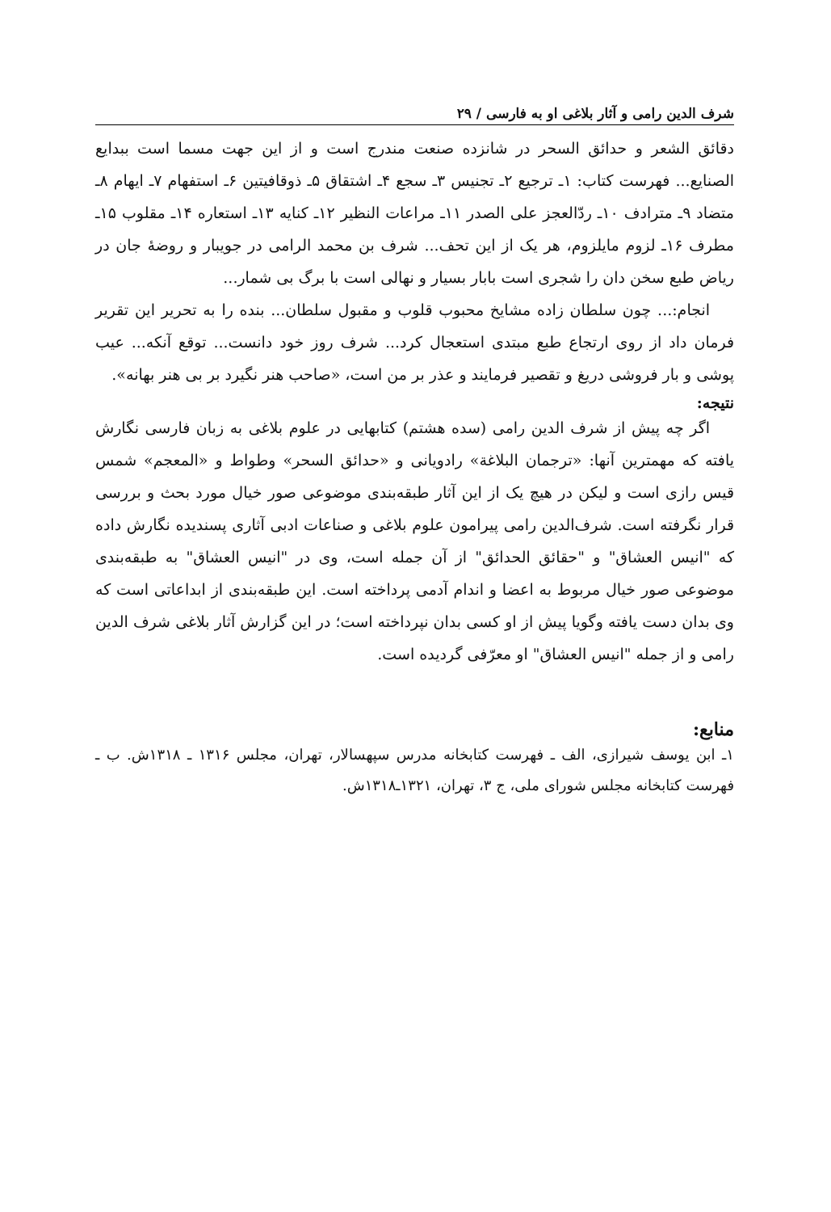شرف الدین رامی و آثار بلاغی او به فارسی / ۲۹
دقائق الشعر و حدائق السحر در شانزده صنعت مندرج است و از این جهت مسما است ببدایع الصنایع... فهرست کتاب: ۱ـ ترجیع ۲ـ تجنیس ۳ـ سجع ۴ـ اشتقاق ۵ـ ذوقافیتین ۶ـ استفهام ۷ـ ایهام ۸ـ متضاد ۹ـ مترادف ۱۰ـ ردّالعجز علی الصدر ۱۱ـ مراعات النظیر ۱۲ـ کنایه ۱۳ـ استعاره ۱۴ـ مقلوب ۱۵ـ مطرف ۱۶ـ لزوم مایلزوم، هر یک از این تحف... شرف بن محمد الرامی در جویبار و روضهٔ جان در ریاض طبع سخن دان را شجری است بابار بسیار و نهالی است با برگ بی شمار...
انجام:... چون سلطان زاده مشایخ محبوب قلوب و مقبول سلطان... بنده را به تحریر این تقریر فرمان داد از روی ارتجاع طبع مبتدی استعجال کرد... شرف روز خود دانست... توقع آنکه... عیب پوشی و بار فروشی دریغ و تقصیر فرمایند و عذر بر من است، «صاحب هنر نگیرد بر بی هنر بهانه».
نتیجه:
اگر چه پیش از شرف الدین رامی (سده هشتم) کتابهایی در علوم بلاغی به زبان فارسی نگارش یافته که مهمترین آنها: «ترجمان البلاغة» رادویانی و «حدائق السحر» وطواط و «المعجم» شمس قیس رازی است و لیکن در هیچ یک از این آثار طبقه‌بندی موضوعی صور خیال مورد بحث و بررسی قرار نگرفته است. شرف‌الدین رامی پیرامون علوم بلاغی و صناعات ادبی آثاری پسندیده نگارش داده که "انیس العشاق" و "حقائق الحدائق" از آن جمله است، وی در "انیس العشاق" به طبقه‌بندی موضوعی صور خیال مربوط به اعضا و اندام آدمی پرداخته است. این طبقه‌بندی از ابداعاتی است که وی بدان دست یافته وگویا پیش از او کسی بدان نپرداخته است؛ در این گزارش آثار بلاغی شرف الدین رامی و از جمله "انیس العشاق" او معرّفی گردیده است.
منابع:
۱ـ ابن یوسف شیرازی، الف ـ فهرست کتابخانه مدرس سپهسالار، تهران، مجلس ۱۳۱۶ ـ ۱۳۱۸ش. ب ـ فهرست کتابخانه مجلس شورای ملی، ج ۳، تهران، ۱۳۲۱ـ۱۳۱۸ش.